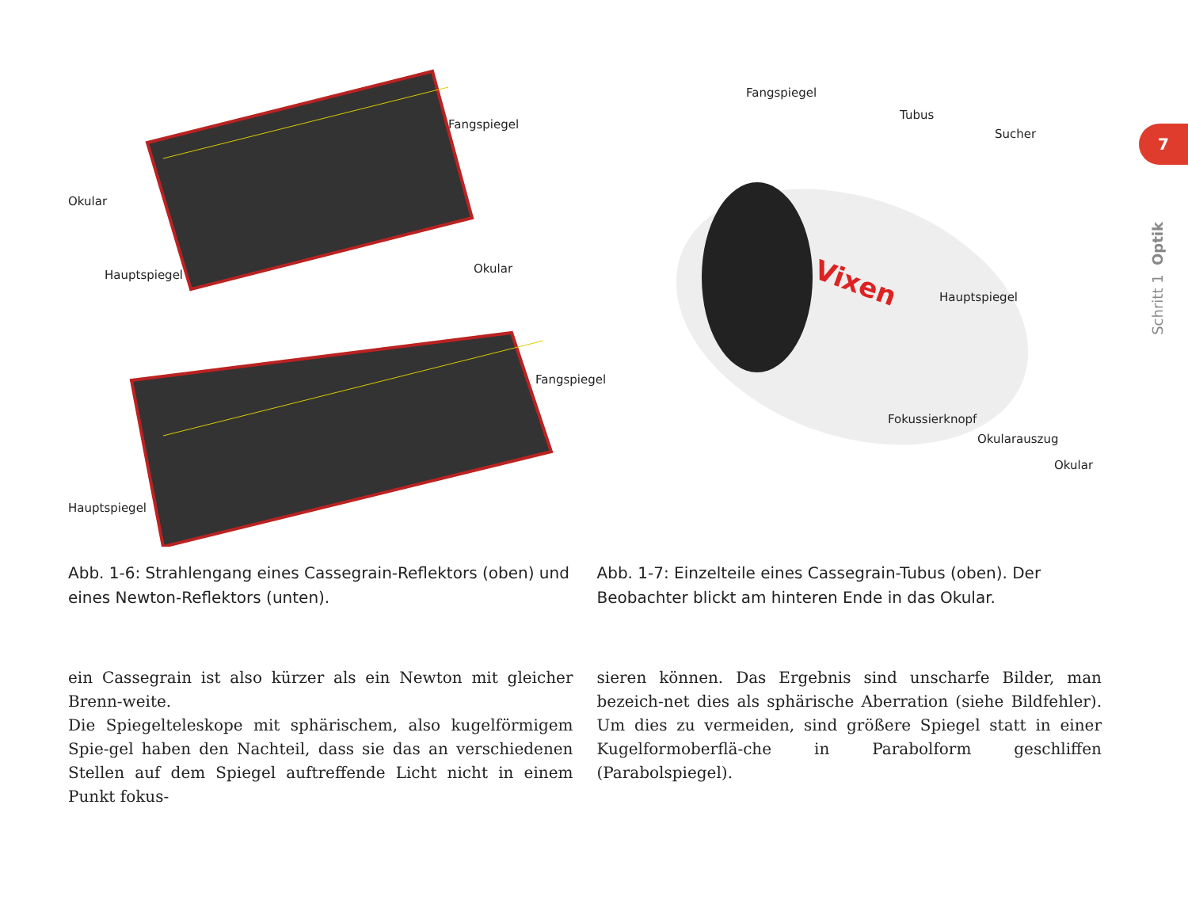7
Schritt 1 Optik
Fangspiegel
Okular
Hauptspiegel Okular
Fangspiegel
Hauptspiegel
Vixen
Fangspiegel
Tubus
Sucher
Hauptspiegel
Fokussierknopf
Okularauszug
Okular
Abb. 1-6: Strahlengang eines Cassegrain-Reflektors (oben) und eines Newton-Reflektors (unten).
Abb. 1-7: Einzelteile eines Cassegrain-Tubus (oben). Der Beobachter blickt am hinteren Ende in das Okular.
ein Cassegrain ist also kürzer als ein Newton mit gleicher Brenn-weite.
Die Spiegelteleskope mit sphärischem, also kugelförmigem Spie-gel haben den Nachteil, dass sie das an verschiedenen Stellen auf dem Spiegel auftreffende Licht nicht in einem Punkt fokus-
sieren können. Das Ergebnis sind unscharfe Bilder, man bezeich-net dies als sphärische Aberration (siehe Bildfehler). Um dies zu vermeiden, sind größere Spiegel statt in einer Kugelformoberflä-che in Parabolform geschliffen (Parabolspiegel).